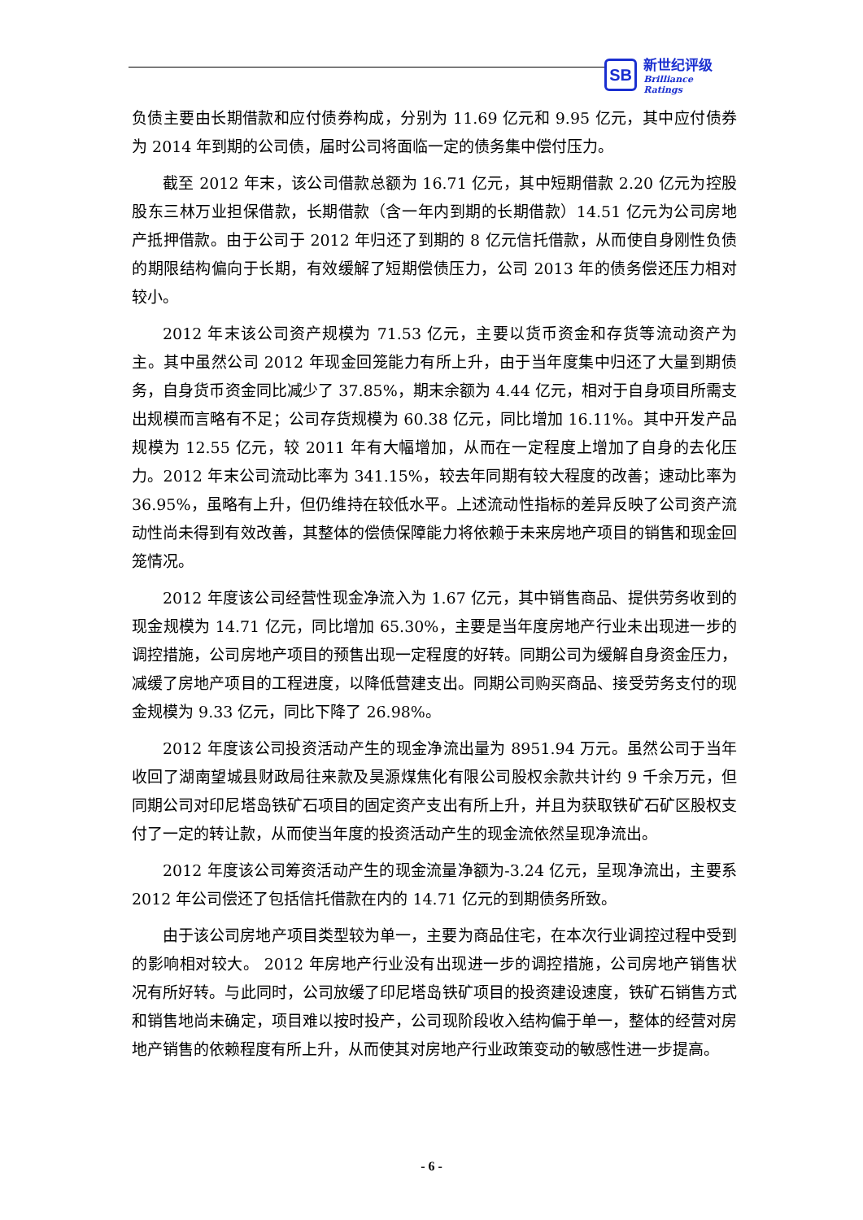SB
新世纪评级
Brilliance Ratings
负债主要由长期借款和应付债券构成，分别为 11.69 亿元和 9.95 亿元，其中应付债券为 2014 年到期的公司债，届时公司将面临一定的债务集中偿付压力。
截至 2012 年末，该公司借款总额为 16.71 亿元，其中短期借款 2.20 亿元为控股股东三林万业担保借款，长期借款（含一年内到期的长期借款）14.51 亿元为公司房地产抵押借款。由于公司于 2012 年归还了到期的 8 亿元信托借款，从而使自身刚性负债的期限结构偏向于长期，有效缓解了短期偿债压力，公司 2013 年的债务偿还压力相对较小。
2012 年末该公司资产规模为 71.53 亿元，主要以货币资金和存货等流动资产为主。其中虽然公司 2012 年现金回笼能力有所上升，由于当年度集中归还了大量到期债务，自身货币资金同比减少了 37.85%，期末余额为 4.44 亿元，相对于自身项目所需支出规模而言略有不足；公司存货规模为 60.38 亿元，同比增加 16.11%。其中开发产品规模为 12.55 亿元，较 2011 年有大幅增加，从而在一定程度上增加了自身的去化压力。2012 年末公司流动比率为 341.15%，较去年同期有较大程度的改善；速动比率为 36.95%，虽略有上升，但仍维持在较低水平。上述流动性指标的差异反映了公司资产流动性尚未得到有效改善，其整体的偿债保障能力将依赖于未来房地产项目的销售和现金回笼情况。
2012 年度该公司经营性现金净流入为 1.67 亿元，其中销售商品、提供劳务收到的现金规模为 14.71 亿元，同比增加 65.30%，主要是当年度房地产行业未出现进一步的调控措施，公司房地产项目的预售出现一定程度的好转。同期公司为缓解自身资金压力，减缓了房地产项目的工程进度，以降低营建支出。同期公司购买商品、接受劳务支付的现金规模为 9.33 亿元，同比下降了 26.98%。
2012 年度该公司投资活动产生的现金净流出量为 8951.94 万元。虽然公司于当年收回了湖南望城县财政局往来款及昊源煤焦化有限公司股权余款共计约 9 千余万元，但同期公司对印尼塔岛铁矿石项目的固定资产支出有所上升，并且为获取铁矿石矿区股权支付了一定的转让款，从而使当年度的投资活动产生的现金流依然呈现净流出。
2012 年度该公司筹资活动产生的现金流量净额为-3.24 亿元，呈现净流出，主要系 2012 年公司偿还了包括信托借款在内的 14.71 亿元的到期债务所致。
由于该公司房地产项目类型较为单一，主要为商品住宅，在本次行业调控过程中受到的影响相对较大。 2012 年房地产行业没有出现进一步的调控措施，公司房地产销售状况有所好转。与此同时，公司放缓了印尼塔岛铁矿项目的投资建设速度，铁矿石销售方式和销售地尚未确定，项目难以按时投产，公司现阶段收入结构偏于单一，整体的经营对房地产销售的依赖程度有所上升，从而使其对房地产行业政策变动的敏感性进一步提高。
- 6 -